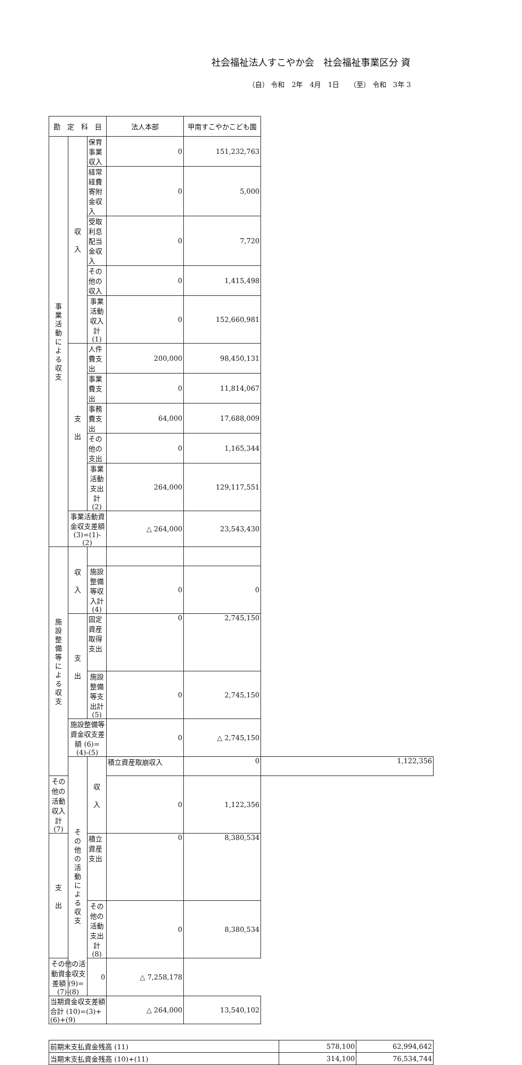社会福祉法人すこやか会　社会福祉事業区分 資
（自） 令和　2年　4月　1日　　（至） 令和　3年 3
| 勘 定 科 目 | | | 法人本部 | 甲南すこやかこども園 | |
| --- | --- | --- | --- | --- | --- |
| 事 業 活 動 に よ る 収 支 | 収 入 | 保育事業収入 | 0 | 151,232,763 | |
| | | 経常経費寄附金収入 | 0 | 5,000 | |
| | | 受取利息配当金収入 | 0 | 7,720 | |
| | | その他の収入 | 0 | 1,415,498 | |
| | | 事業活動収入計 (1) | 0 | 152,660,981 | |
| | 支 出 | 人件費支出 | 200,000 | 98,450,131 | |
| | | 事業費支出 | 0 | 11,814,067 | |
| | | 事務費支出 | 64,000 | 17,688,009 | |
| | | その他の支出 | 0 | 1,165,344 | |
| | | 事業活動支出計 (2) | 264,000 | 129,117,551 | |
| | 事業活動資金収支差額 (3)=(1)-(2) | | △ 264,000 | 23,543,430 | |
| 施 設 整 備 等 に よ る 収 支 | 収 入 | | | | |
| | | 施設整備等収入計 (4) | 0 | 0 | |
| | 支 出 | 固定資産取得支出 | 0 | 2,745,150 | |
| | | 施設整備等支出計 (5) | 0 | 2,745,150 | |
| | 施設整備等資金収支差額 (6)=(4)-(5) | | 0 | △ 2,745,150 | |
| | そ の 他 の 活 動 に よ る 収 支 | 収 入 | 積立資産取崩収入 | 0 | 1,122,356 |
| その他の活動収入計 (7) | | | 0 | 1,122,356 | |
| 支 出 | | 積立資産支出 | 0 | 8,380,534 | |
| | | その他の活動支出計 (8) | 0 | 8,380,534 | |
| その他の活動資金収支差額 (9)=(7)-(8) | | 0 | △ 7,258,178 | | |
| 当期資金収支差額合計 (10)=(3)+(6)+(9) | | | △ 264,000 | 13,540,102 | |
| 前期末支払資金残高 (11) | 578,100 | 62,994,642 |
| 当期末支払資金残高 (10)+(11) | 314,100 | 76,534,744 |